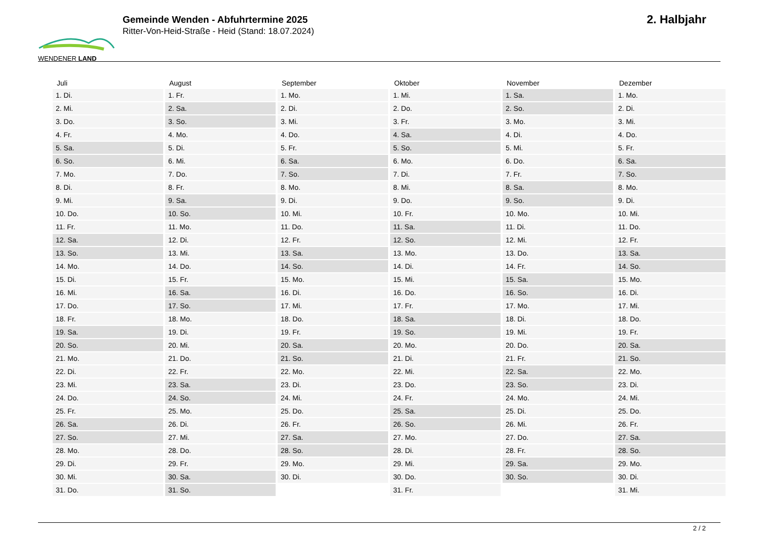WENDENER LAND
Gemeinde Wenden - Abfuhrtermine 2025
Ritter-Von-Heid-Straße - Heid (Stand: 18.07.2024)
2. Halbjahr
| Juli | August | September | Oktober | November | Dezember |
| --- | --- | --- | --- | --- | --- |
| 1. Di. | 1. Fr. | 1. Mo. | 1. Mi. | 1. Sa. | 1. Mo. |
| 2. Mi. | 2. Sa. | 2. Di. | 2. Do. | 2. So. | 2. Di. |
| 3. Do. | 3. So. | 3. Mi. | 3. Fr. | 3. Mo. | 3. Mi. |
| 4. Fr. | 4. Mo. | 4. Do. | 4. Sa. | 4. Di. | 4. Do. |
| 5. Sa. | 5. Di. | 5. Fr. | 5. So. | 5. Mi. | 5. Fr. |
| 6. So. | 6. Mi. | 6. Sa. | 6. Mo. | 6. Do. | 6. Sa. |
| 7. Mo. | 7. Do. | 7. So. | 7. Di. | 7. Fr. | 7. So. |
| 8. Di. | 8. Fr. | 8. Mo. | 8. Mi. | 8. Sa. | 8. Mo. |
| 9. Mi. | 9. Sa. | 9. Di. | 9. Do. | 9. So. | 9. Di. |
| 10. Do. | 10. So. | 10. Mi. | 10. Fr. | 10. Mo. | 10. Mi. |
| 11. Fr. | 11. Mo. | 11. Do. | 11. Sa. | 11. Di. | 11. Do. |
| 12. Sa. | 12. Di. | 12. Fr. | 12. So. | 12. Mi. | 12. Fr. |
| 13. So. | 13. Mi. | 13. Sa. | 13. Mo. | 13. Do. | 13. Sa. |
| 14. Mo. | 14. Do. | 14. So. | 14. Di. | 14. Fr. | 14. So. |
| 15. Di. | 15. Fr. | 15. Mo. | 15. Mi. | 15. Sa. | 15. Mo. |
| 16. Mi. | 16. Sa. | 16. Di. | 16. Do. | 16. So. | 16. Di. |
| 17. Do. | 17. So. | 17. Mi. | 17. Fr. | 17. Mo. | 17. Mi. |
| 18. Fr. | 18. Mo. | 18. Do. | 18. Sa. | 18. Di. | 18. Do. |
| 19. Sa. | 19. Di. | 19. Fr. | 19. So. | 19. Mi. | 19. Fr. |
| 20. So. | 20. Mi. | 20. Sa. | 20. Mo. | 20. Do. | 20. Sa. |
| 21. Mo. | 21. Do. | 21. So. | 21. Di. | 21. Fr. | 21. So. |
| 22. Di. | 22. Fr. | 22. Mo. | 22. Mi. | 22. Sa. | 22. Mo. |
| 23. Mi. | 23. Sa. | 23. Di. | 23. Do. | 23. So. | 23. Di. |
| 24. Do. | 24. So. | 24. Mi. | 24. Fr. | 24. Mo. | 24. Mi. |
| 25. Fr. | 25. Mo. | 25. Do. | 25. Sa. | 25. Di. | 25. Do. |
| 26. Sa. | 26. Di. | 26. Fr. | 26. So. | 26. Mi. | 26. Fr. |
| 27. So. | 27. Mi. | 27. Sa. | 27. Mo. | 27. Do. | 27. Sa. |
| 28. Mo. | 28. Do. | 28. So. | 28. Di. | 28. Fr. | 28. So. |
| 29. Di. | 29. Fr. | 29. Mo. | 29. Mi. | 29. Sa. | 29. Mo. |
| 30. Mi. | 30. Sa. | 30. Di. | 30. Do. | 30. So. | 30. Di. |
| 31. Do. | 31. So. | | 31. Fr. | | 31. Mi. |
2 / 2